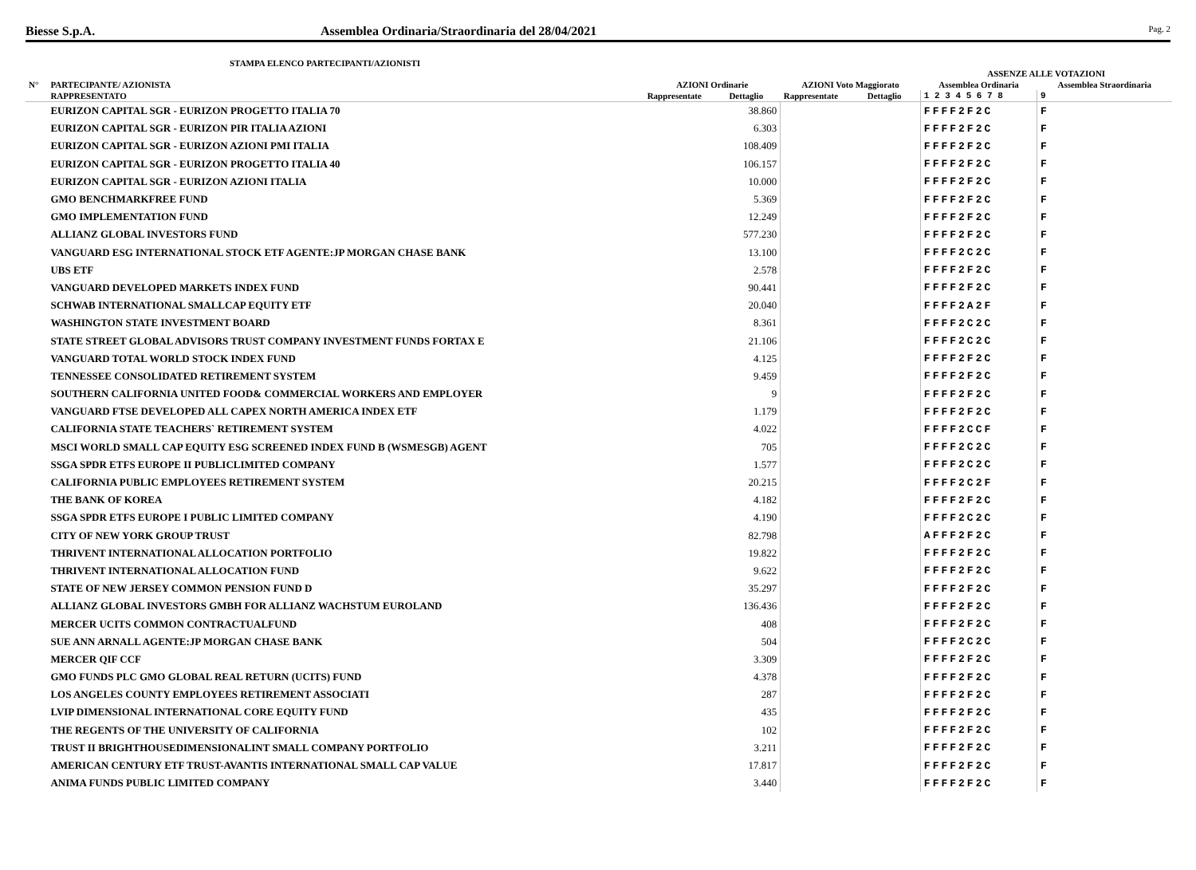Biesse S.p.A. Assemblea Ordinaria/Straordinaria del 28/04/2021 Pag. 2
STAMPA ELENCO PARTECIPANTI/AZIONISTI
| | | | | | | ASSENZE ALLE VOTAZIONI | |
| --- | --- | --- | --- | --- | --- | --- | --- |
| N° | PARTECIPANTE/ AZIONISTA | AZIONI Ordinarie | | AZIONI Voto Maggiorato | | Assemblea Ordinaria | Assemblea Straordinaria |
| | RAPPRESENTATO | Rappresentate | Dettaglio | Rappresentate | Dettaglio | 1 2 3 4 5 6 7 8 | 9 |
| | EURIZON CAPITAL SGR - EURIZON PROGETTO ITALIA 70 | | 38.860 | | | FFFF2F2C | F |
| | EURIZON CAPITAL SGR - EURIZON PIR ITALIA AZIONI | | 6.303 | | | FFFF2F2C | F |
| | EURIZON CAPITAL SGR - EURIZON AZIONI PMI ITALIA | | 108.409 | | | FFFF2F2C | F |
| | EURIZON CAPITAL SGR - EURIZON PROGETTO ITALIA 40 | | 106.157 | | | FFFF2F2C | F |
| | EURIZON CAPITAL SGR - EURIZON AZIONI ITALIA | | 10.000 | | | FFFF2F2C | F |
| | GMO BENCHMARKFREE FUND | | 5.369 | | | FFFF2F2C | F |
| | GMO IMPLEMENTATION FUND | | 12.249 | | | FFFF2F2C | F |
| | ALLIANZ GLOBAL INVESTORS FUND | | 577.230 | | | FFFF2F2C | F |
| | VANGUARD ESG INTERNATIONAL STOCK ETF AGENTE:JP MORGAN CHASE BANK | | 13.100 | | | FFFF2C2C | F |
| | UBS ETF | | 2.578 | | | FFFF2F2C | F |
| | VANGUARD DEVELOPED MARKETS INDEX FUND | | 90.441 | | | FFFF2F2C | F |
| | SCHWAB INTERNATIONAL SMALLCAP EQUITY ETF | | 20.040 | | | FFFF2A2F | F |
| | WASHINGTON STATE INVESTMENT BOARD | | 8.361 | | | FFFF2C2C | F |
| | STATE STREET GLOBAL ADVISORS TRUST COMPANY INVESTMENT FUNDS FORTAX E | | 21.106 | | | FFFF2C2C | F |
| | VANGUARD TOTAL WORLD STOCK INDEX FUND | | 4.125 | | | FFFF2F2C | F |
| | TENNESSEE CONSOLIDATED RETIREMENT SYSTEM | | 9.459 | | | FFFF2F2C | F |
| | SOUTHERN CALIFORNIA UNITED FOOD& COMMERCIAL WORKERS AND EMPLOYER | | 9 | | | FFFF2F2C | F |
| | VANGUARD FTSE DEVELOPED ALL CAPEX NORTH AMERICA INDEX ETF | | 1.179 | | | FFFF2F2C | F |
| | CALIFORNIA STATE TEACHERS` RETIREMENT SYSTEM | | 4.022 | | | FFFF2CCF | F |
| | MSCI WORLD SMALL CAP EQUITY ESG SCREENED INDEX FUND B (WSMESGB) AGENT | | 705 | | | FFFF2C2C | F |
| | SSGA SPDR ETFS EUROPE II PUBLICLIMITED COMPANY | | 1.577 | | | FFFF2C2C | F |
| | CALIFORNIA PUBLIC EMPLOYEES RETIREMENT SYSTEM | | 20.215 | | | FFFF2C2F | F |
| | THE BANK OF KOREA | | 4.182 | | | FFFF2F2C | F |
| | SSGA SPDR ETFS EUROPE I PUBLIC LIMITED COMPANY | | 4.190 | | | FFFF2C2C | F |
| | CITY OF NEW YORK GROUP TRUST | | 82.798 | | | AFFF2F2C | F |
| | THRIVENT INTERNATIONAL ALLOCATION PORTFOLIO | | 19.822 | | | FFFF2F2C | F |
| | THRIVENT INTERNATIONAL ALLOCATION FUND | | 9.622 | | | FFFF2F2C | F |
| | STATE OF NEW JERSEY COMMON PENSION FUND D | | 35.297 | | | FFFF2F2C | F |
| | ALLIANZ GLOBAL INVESTORS GMBH FOR ALLIANZ WACHSTUM EUROLAND | | 136.436 | | | FFFF2F2C | F |
| | MERCER UCITS COMMON CONTRACTUALFUND | | 408 | | | FFFF2F2C | F |
| | SUE ANN ARNALL AGENTE:JP MORGAN CHASE BANK | | 504 | | | FFFF2C2C | F |
| | MERCER QIF CCF | | 3.309 | | | FFFF2F2C | F |
| | GMO FUNDS PLC GMO GLOBAL REAL RETURN (UCITS) FUND | | 4.378 | | | FFFF2F2C | F |
| | LOS ANGELES COUNTY EMPLOYEES RETIREMENT ASSOCIATI | | 287 | | | FFFF2F2C | F |
| | LVIP DIMENSIONAL INTERNATIONAL CORE EQUITY FUND | | 435 | | | FFFF2F2C | F |
| | THE REGENTS OF THE UNIVERSITY OF CALIFORNIA | | 102 | | | FFFF2F2C | F |
| | TRUST II BRIGHTHOUSEDIMENSIONALINT SMALL COMPANY PORTFOLIO | | 3.211 | | | FFFF2F2C | F |
| | AMERICAN CENTURY ETF TRUST-AVANTIS INTERNATIONAL SMALL CAP VALUE | | 17.817 | | | FFFF2F2C | F |
| | ANIMA FUNDS PUBLIC LIMITED COMPANY | | 3.440 | | | FFFF2F2C | F |